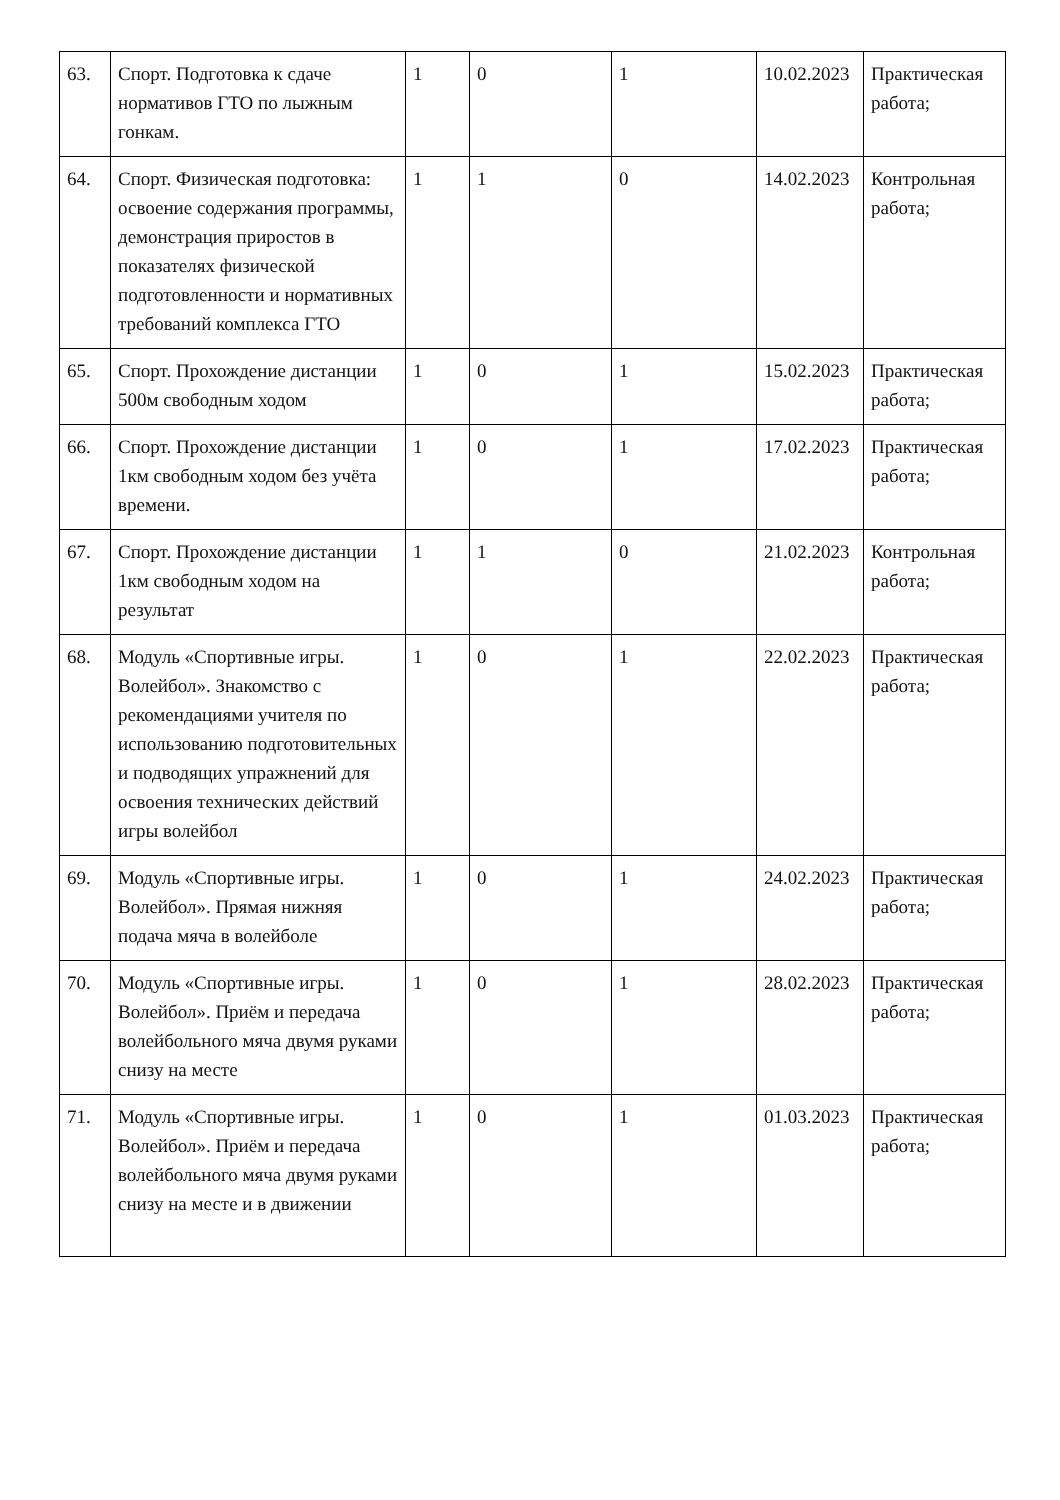| 63. | Спорт. Подготовка к сдаче нормативов ГТО по лыжным гонкам. | 1 | 0 | 1 | 10.02.2023 | Практическая работа; |
| 64. | Спорт. Физическая подготовка: освоение содержания программы, демонстрация приростов в показателях физической подготовленности и нормативных требований комплекса ГТО | 1 | 1 | 0 | 14.02.2023 | Контрольная работа; |
| 65. | Спорт. Прохождение дистанции 500м свободным ходом | 1 | 0 | 1 | 15.02.2023 | Практическая работа; |
| 66. | Спорт. Прохождение дистанции 1км свободным ходом без учёта времени. | 1 | 0 | 1 | 17.02.2023 | Практическая работа; |
| 67. | Спорт. Прохождение дистанции 1км свободным ходом на результат | 1 | 1 | 0 | 21.02.2023 | Контрольная работа; |
| 68. | Модуль «Спортивные игры. Волейбол». Знакомство с рекомендациями учителя по использованию подготовительных и подводящих упражнений для освоения технических действий игры волейбол | 1 | 0 | 1 | 22.02.2023 | Практическая работа; |
| 69. | Модуль «Спортивные игры. Волейбол». Прямая нижняя подача мяча в волейболе | 1 | 0 | 1 | 24.02.2023 | Практическая работа; |
| 70. | Модуль «Спортивные игры. Волейбол». Приём и передача волейбольного мяча двумя руками снизу на месте | 1 | 0 | 1 | 28.02.2023 | Практическая работа; |
| 71. | Модуль «Спортивные игры. Волейбол». Приём и передача волейбольного мяча двумя руками снизу на месте и в движении | 1 | 0 | 1 | 01.03.2023 | Практическая работа; |